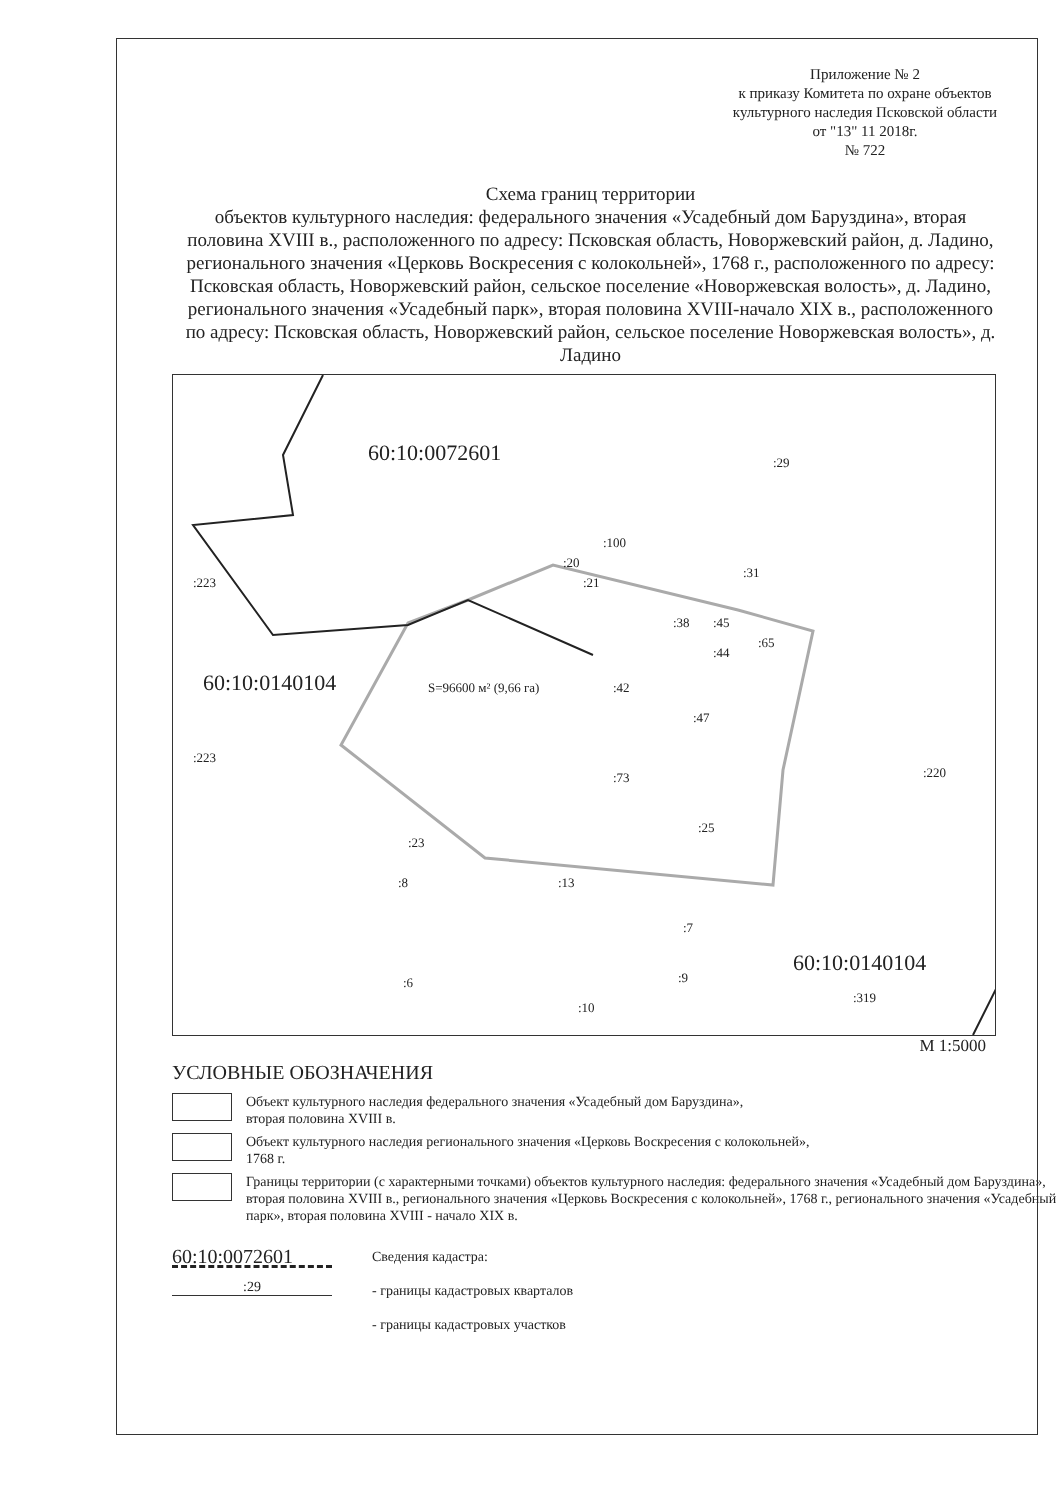Приложение № 2
к приказу Комитета по охране объектов культурного наследия Псковской области
от "13" 11 2018г.
№ 722
Схема границ территории
объектов культурного наследия: федерального значения «Усадебный дом Баруздина», вторая половина XVIII в., расположенного по адресу: Псковская область, Новоржевский район, д. Ладино, регионального значения «Церковь Воскресения с колокольней», 1768 г., расположенного по адресу: Псковская область, Новоржевский район, сельское поселение «Новоржевская волость», д. Ладино, регионального значения «Усадебный парк», вторая половина XVIII-начало XIX в., расположенного по адресу: Псковская область, Новоржевский район, сельское поселение Новоржевская волость», д. Ладино
60:10:0072601
60:10:0140104
60:10:0140104
:223
:223
:29
:100
:20
:21
:31
:38 :45
:44
:65
:42
:47
S=96600 м² (9,66 га)
:73 :220
:25
:23
:8 :13
:7
:9 :6
:10
:319
М 1:5000
УСЛОВНЫЕ ОБОЗНАЧЕНИЯ
Объект культурного наследия федерального значения «Усадебный дом Баруздина»,
вторая половина XVIII в.
Объект культурного наследия регионального значения «Церковь Воскресения с колокольней»,
1768 г.
Границы территории (с характерными точками) объектов культурного наследия: федерального значения «Усадебный дом Баруздина», вторая половина XVIII в., регионального значения «Церковь Воскресения с колокольней», 1768 г., регионального значения «Усадебный парк», вторая половина XVIII - начало XIX в.
60:10:0072601
:29
Сведения кадастра:
- границы кадастровых кварталов
- границы кадастровых участков